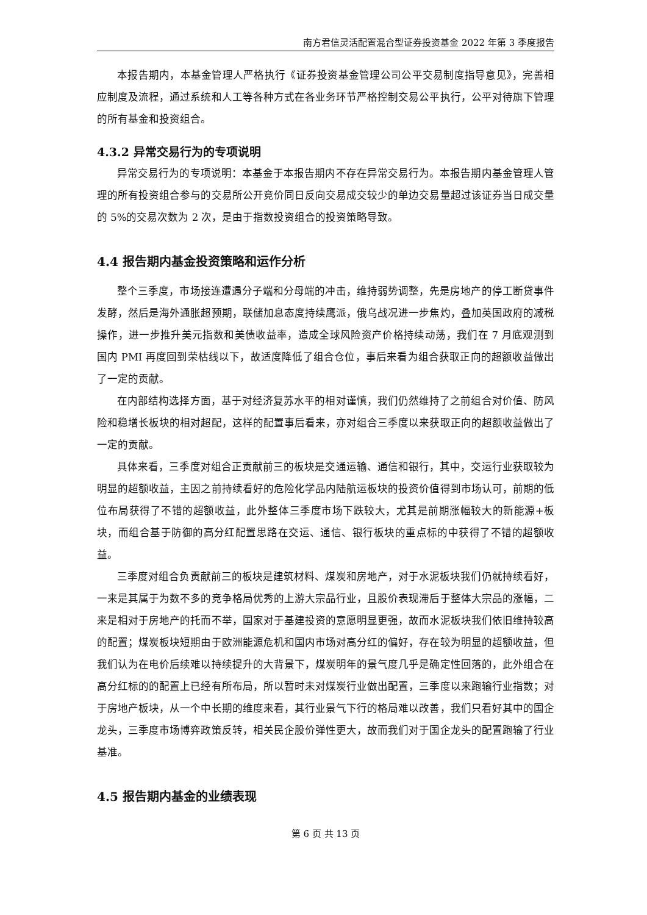南方君信灵活配置混合型证券投资基金 2022 年第 3 季度报告
本报告期内，本基金管理人严格执行《证券投资基金管理公司公平交易制度指导意见》，完善相应制度及流程，通过系统和人工等各种方式在各业务环节严格控制交易公平执行，公平对待旗下管理的所有基金和投资组合。
4.3.2 异常交易行为的专项说明
异常交易行为的专项说明：本基金于本报告期内不存在异常交易行为。本报告期内基金管理人管理的所有投资组合参与的交易所公开竞价同日反向交易成交较少的单边交易量超过该证券当日成交量的 5%的交易次数为 2 次，是由于指数投资组合的投资策略导致。
4.4 报告期内基金投资策略和运作分析
整个三季度，市场接连遭遇分子端和分母端的冲击，维持弱势调整，先是房地产的停工断贷事件发酵，然后是海外通胀超预期，联储加息态度持续鹰派，俄乌战况进一步焦灼，叠加英国政府的减税操作，进一步推升美元指数和美债收益率，造成全球风险资产价格持续动荡，我们在 7 月底观测到国内 PMI 再度回到荣枯线以下，故适度降低了组合仓位，事后来看为组合获取正向的超额收益做出了一定的贡献。
在内部结构选择方面，基于对经济复苏水平的相对谨慎，我们仍然维持了之前组合对价值、防风险和稳增长板块的相对超配，这样的配置事后看来，亦对组合三季度以来获取正向的超额收益做出了一定的贡献。
具体来看，三季度对组合正贡献前三的板块是交通运输、通信和银行，其中，交运行业获取较为明显的超额收益，主因之前持续看好的危险化学品内陆航运板块的投资价值得到市场认可，前期的低位布局获得了不错的超额收益，此外整体三季度市场下跌较大，尤其是前期涨幅较大的新能源+板块，而组合基于防御的高分红配置思路在交运、通信、银行板块的重点标的中获得了不错的超额收益。
三季度对组合负贡献前三的板块是建筑材料、煤炭和房地产，对于水泥板块我们仍就持续看好，一来是其属于为数不多的竞争格局优秀的上游大宗品行业，且股价表现滞后于整体大宗品的涨幅，二来是相对于房地产的托而不举，国家对于基建投资的意愿明显更强，故而水泥板块我们依旧维持较高的配置；煤炭板块短期由于欧洲能源危机和国内市场对高分红的偏好，存在较为明显的超额收益，但我们认为在电价后续难以持续提升的大背景下，煤炭明年的景气度几乎是确定性回落的，此外组合在高分红标的的配置上已经有所布局，所以暂时未对煤炭行业做出配置，三季度以来跑输行业指数；对于房地产板块，从一个中长期的维度来看，其行业景气下行的格局难以改善，我们只看好其中的国企龙头，三季度市场博弈政策反转，相关民企股价弹性更大，故而我们对于国企龙头的配置跑输了行业基准。
4.5 报告期内基金的业绩表现
第 6 页 共 13 页